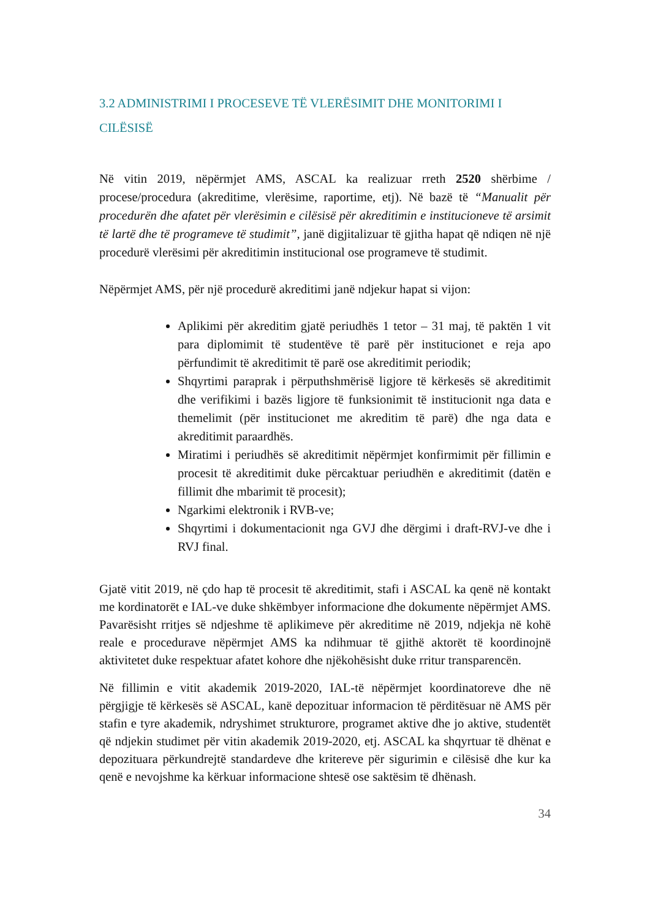3.2 ADMINISTRIMI I PROCESEVE TË VLERËSIMIT DHE MONITORIMI I CILËSISË
Në vitin 2019, nëpërmjet AMS, ASCAL ka realizuar rreth 2520 shërbime / procese/procedura (akreditime, vlerësime, raportime, etj). Në bazë të “Manualit për procedurën dhe afatet për vlerësimin e cilësisë për akreditimin e institucioneve të arsimit të lartë dhe të programeve të studimit”, janë digjitalizuar të gjitha hapat që ndiqen në një procedurë vlerësimi për akreditimin institucional ose programeve të studimit.
Nëpërmjet AMS, për një procedurë akreditimi janë ndjekur hapat si vijon:
Aplikimi për akreditim gjatë periudhës 1 tetor – 31 maj, të paktën 1 vit para diplomimit të studentëve të parë për institucionet e reja apo përfundimit të akreditimit të parë ose akreditimit periodik;
Shqyrtimi paraprak i përputhshmërisë ligjore të kërkesës së akreditimit dhe verifikimi i bazës ligjore të funksionimit të institucionit nga data e themelimit (për institucionet me akreditim të parë) dhe nga data e akreditimit paraardhës.
Miratimi i periudhës së akreditimit nëpërmjet konfirmimit për fillimin e procesit të akreditimit duke përcaktuar periudhën e akreditimit (datën e fillimit dhe mbarimit të procesit);
Ngarkimi elektronik i RVB-ve;
Shqyrtimi i dokumentacionit nga GVJ dhe dërgimi i draft-RVJ-ve dhe i RVJ final.
Gjatë vitit 2019, në çdo hap të procesit të akreditimit, stafi i ASCAL ka qenë në kontakt me kordinatorët e IAL-ve duke shkëmbyer informacione dhe dokumente nëpërmjet AMS. Pavarësisht rritjes së ndjeshme të aplikimeve për akreditime në 2019, ndjekja në kohë reale e procedurave nëpërmjet AMS ka ndihmuar të gjithë aktorët të koordinojnë aktivitetet duke respektuar afatet kohore dhe njëkohësisht duke rritur transparencën.
Në fillimin e vitit akademik 2019-2020, IAL-të nëpërmjet koordinatoreve dhe në përgjigje të kërkesës së ASCAL, kanë depozituar informacion të përditësuar në AMS për stafin e tyre akademik, ndryshimet strukturore, programet aktive dhe jo aktive, studentët që ndjekin studimet për vitin akademik 2019-2020, etj. ASCAL ka shqyrtuar të dhënat e depozituara përkundrejtë standardeve dhe kritereve për sigurimin e cilësisë dhe kur ka qenë e nevojshme ka kërkuar informacione shtesë ose saktësim të dhënash.
34